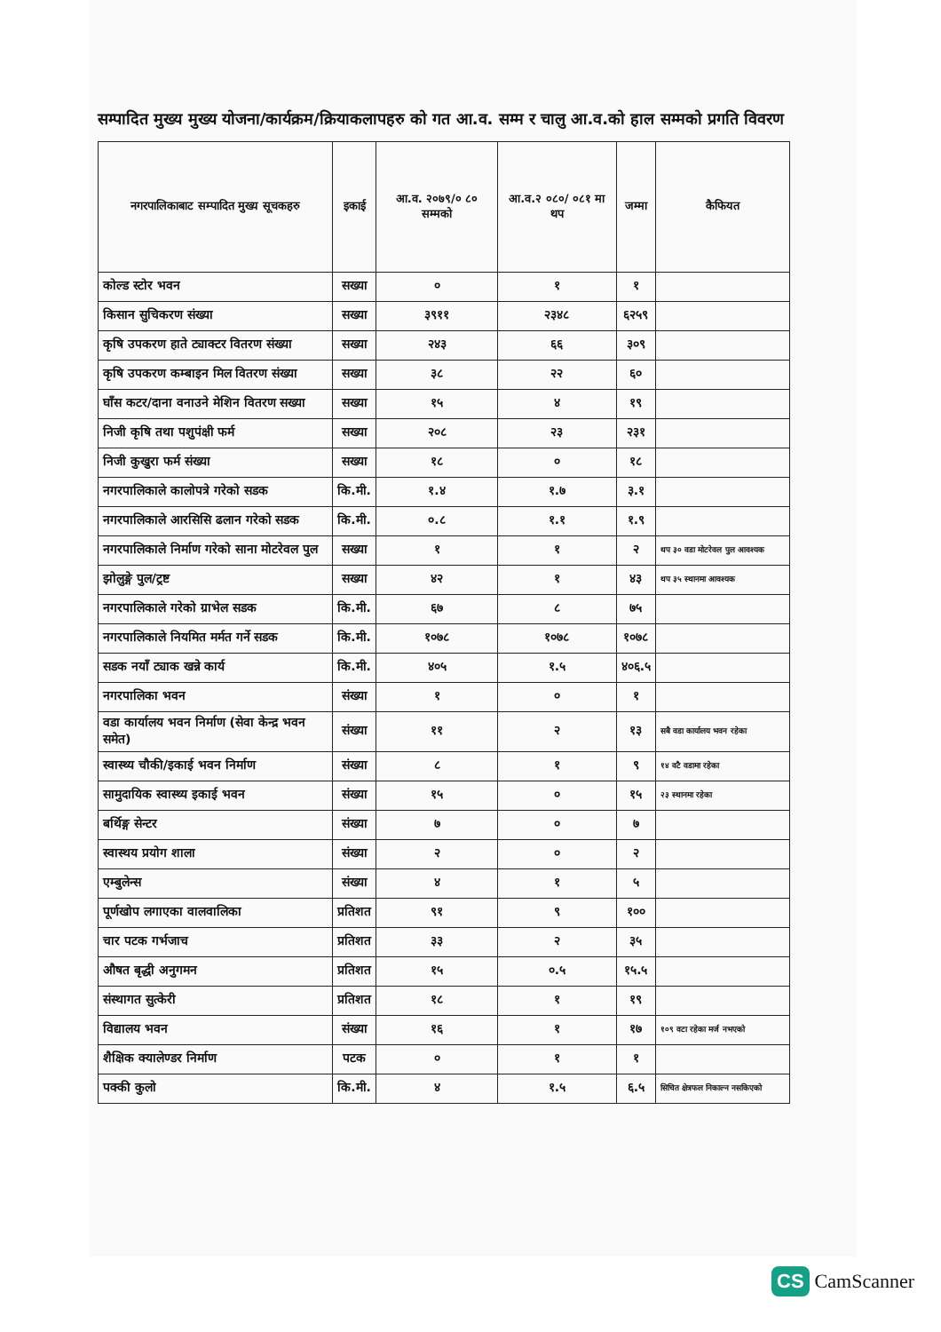सम्पादित मुख्य मुख्य योजना/कार्यक्रम/क्रियाकलापहरु को गत आ.व. सम्म र चालु आ.व.को हाल सम्मको प्रगति विवरण
| नगरपालिकाबाट सम्पादित मुख्य सूचकहरु | इकाई | आ.व. २०७९/० ८० सम्मको | आ.व.२ ०८०/ ०८१ मा थप | जम्मा | कैफियत |
| --- | --- | --- | --- | --- | --- |
| कोल्ड स्टोर भवन | सख्या | ० | १ | १ | |
| किसान सुचिकरण संख्या | सख्या | ३९११ | २३४८ | ६२५९ | |
| कृषि उपकरण हाते ट्याक्टर वितरण संख्या | सख्या | २४३ | ६६ | ३०९ | |
| कृषि उपकरण कम्बाइन मिल वितरण संख्या | सख्या | ३८ | २२ | ६० | |
| घाँस कटर/दाना वनाउने मेशिन वितरण सख्या | सख्या | १५ | ४ | १९ | |
| निजी कृषि तथा पशुपंक्षी फर्म | सख्या | २०८ | २३ | २३१ | |
| निजी कुखुरा फर्म संख्या | सख्या | १८ | ० | १८ | |
| नगरपालिकाले कालोपत्रे गरेको सडक | कि.मी. | १.४ | १.७ | ३.१ | |
| नगरपालिकाले आरसिसि ढलान गरेको सडक | कि.मी. | ०.८ | १.१ | १.९ | |
| नगरपालिकाले निर्माण गरेको साना मोटरेवल पुल | सख्या | १ | १ | २ | थप ३० वडा मोटरेवल पुल आवश्यक |
| झोलुङ्गे पुल/ट्रष्ट | सख्या | ४२ | १ | ४३ | थप ३५ स्थानमा आवश्यक |
| नगरपालिकाले गरेको ग्राभेल सडक | कि.मी. | ६७ | ८ | ७५ | |
| नगरपालिकाले नियमित मर्मत गर्ने सडक | कि.मी. | १०७८ | १०७८ | १०७८ | |
| सडक नयाँ ट्याक खन्ने कार्य | कि.मी. | ४०५ | १.५ | ४०६.५ | |
| नगरपालिका भवन | संख्या | १ | ० | १ | |
| वडा कार्यालय भवन निर्माण (सेवा केन्द्र भवन समेत) | संख्या | ११ | २ | १३ | सबै वडा कार्यालय भवन रहेका |
| स्वास्थ्य चौकी/इकाई भवन निर्माण | संख्या | ८ | १ | ९ | १४ वटै वडामा रहेका |
| सामुदायिक स्वास्थ्य इकाई भवन | संख्या | १५ | ० | १५ | २३ स्थानमा रहेका |
| बर्थिङ्ग सेन्टर | संख्या | ७ | ० | ७ | |
| स्वास्थय प्रयोग शाला | संख्या | २ | ० | २ | |
| एम्बुलेन्स | संख्या | ४ | १ | ५ | |
| पूर्णखोप लगाएका वालवालिका | प्रतिशत | ९१ | ९ | १०० | |
| चार पटक गर्भजाच | प्रतिशत | ३३ | २ | ३५ | |
| औषत बृद्धी अनुगमन | प्रतिशत | १५ | ०.५ | १५.५ | |
| संस्थागत सुत्केरी | प्रतिशत | १८ | १ | १९ | |
| विद्यालय भवन | संख्या | १६ | १ | १७ | १०९ वटा रहेका मर्ज नभएको |
| शैक्षिक क्यालेण्डर निर्माण | पटक | ० | १ | १ | |
| पक्की कुलो | कि.मी. | ४ | १.५ | ६.५ | सिचित क्षेत्रफल निकाल्न नसकिएको |
CS CamScanner